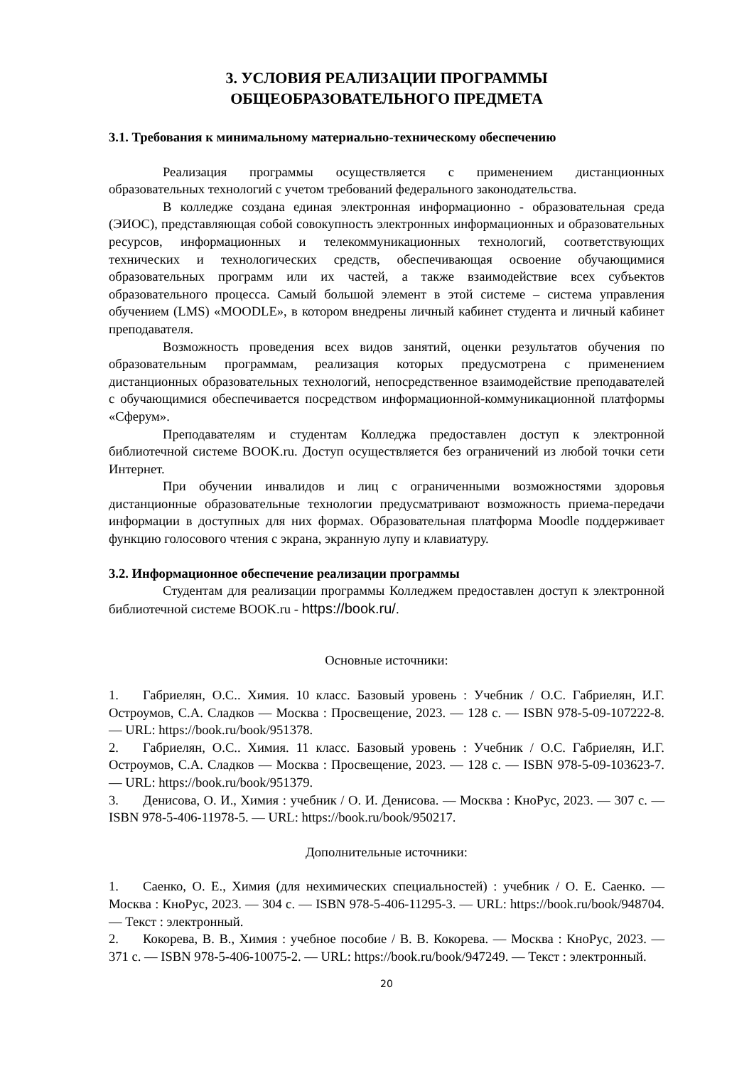3. УСЛОВИЯ РЕАЛИЗАЦИИ ПРОГРАММЫ
ОБЩЕОБРАЗОВАТЕЛЬНОГО ПРЕДМЕТА
3.1. Требования к минимальному материально-техническому обеспечению
Реализация программы осуществляется с применением дистанционных образовательных технологий с учетом требований федерального законодательства.
В колледже создана единая электронная информационно - образовательная среда (ЭИОС), представляющая собой совокупность электронных информационных и образовательных ресурсов, информационных и телекоммуникационных технологий, соответствующих технических и технологических средств, обеспечивающая освоение обучающимися образовательных программ или их частей, а также взаимодействие всех субъектов образовательного процесса. Самый большой элемент в этой системе – система управления обучением (LMS) «MOODLE», в котором внедрены личный кабинет студента и личный кабинет преподавателя.
Возможность проведения всех видов занятий, оценки результатов обучения по образовательным программам, реализация которых предусмотрена с применением дистанционных образовательных технологий, непосредственное взаимодействие преподавателей с обучающимися обеспечивается посредством информационной-коммуникационной платформы «Сферум».
Преподавателям и студентам Колледжа предоставлен доступ к электронной библиотечной системе BOOK.ru. Доступ осуществляется без ограничений из любой точки сети Интернет.
При обучении инвалидов и лиц с ограниченными возможностями здоровья дистанционные образовательные технологии предусматривают возможность приема-передачи информации в доступных для них формах. Образовательная платформа Moodle поддерживает функцию голосового чтения с экрана, экранную лупу и клавиатуру.
3.2. Информационное обеспечение реализации программы
Студентам для реализации программы Колледжем предоставлен доступ к электронной библиотечной системе BOOK.ru - https://book.ru/.
Основные источники:
1. Габриелян, О.С.. Химия. 10 класс. Базовый уровень : Учебник / О.С. Габриелян, И.Г. Остроумов, С.А. Сладков — Москва : Просвещение, 2023. — 128 с. — ISBN 978-5-09-107222-8. — URL: https://book.ru/book/951378.
2. Габриелян, О.С.. Химия. 11 класс. Базовый уровень : Учебник / О.С. Габриелян, И.Г. Остроумов, С.А. Сладков — Москва : Просвещение, 2023. — 128 с. — ISBN 978-5-09-103623-7. — URL: https://book.ru/book/951379.
3. Денисова, О. И., Химия : учебник / О. И. Денисова. — Москва : КноРус, 2023. — 307 с. — ISBN 978-5-406-11978-5. — URL: https://book.ru/book/950217.
Дополнительные источники:
1. Саенко, О. Е., Химия (для нехимических специальностей) : учебник / О. Е. Саенко. — Москва : КноРус, 2023. — 304 с. — ISBN 978-5-406-11295-3. — URL: https://book.ru/book/948704. — Текст : электронный.
2. Кокорева, В. В., Химия : учебное пособие / В. В. Кокорева. — Москва : КноРус, 2023. — 371 с. — ISBN 978-5-406-10075-2. — URL: https://book.ru/book/947249. — Текст : электронный.
20